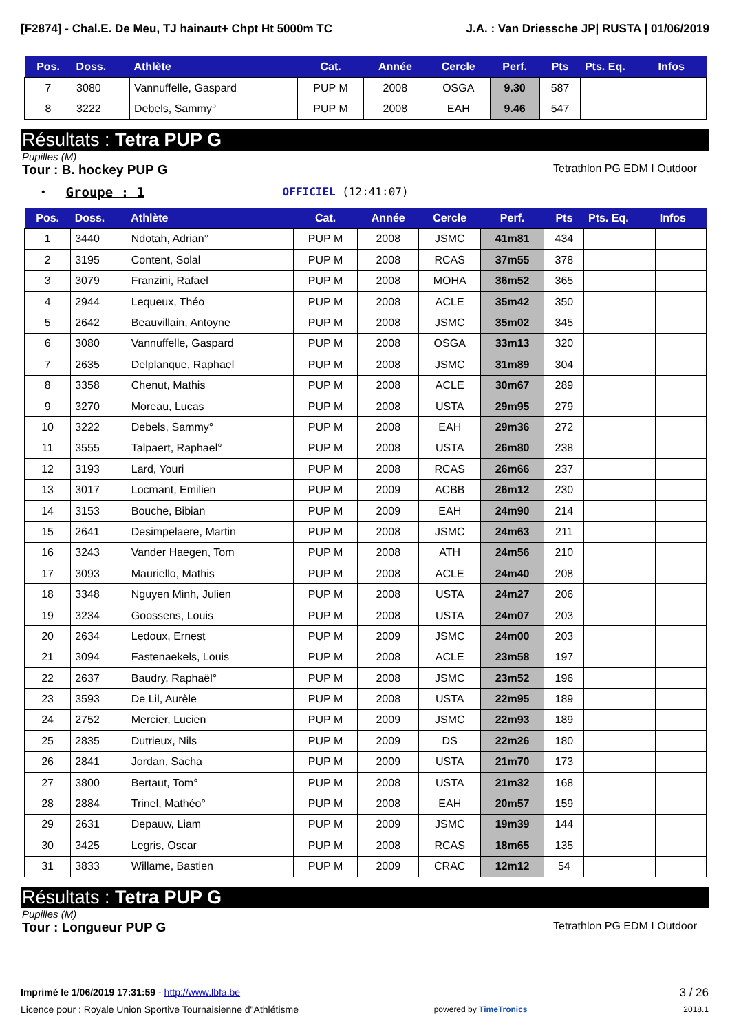[F2874] - Chal.E. De Meu, TJ hainaut+ Chpt Ht 5000m TC
J.A. : Van Driessche JP| RUSTA | 01/06/2019
| Pos. | Doss. | Athlète | Cat. | Année | Cercle | Perf. | Pts | Pts. Eq. | Infos |
| --- | --- | --- | --- | --- | --- | --- | --- | --- | --- |
| 7 | 3080 | Vannuffelle, Gaspard | PUP M | 2008 | OSGA | 9.30 | 587 | | |
| 8 | 3222 | Debels, Sammy° | PUP M | 2008 | EAH | 9.46 | 547 | | |
Résultats : Tetra PUP G
Pupilles (M)
Tour : B. hockey PUP G Tetrathlon PG EDM I Outdoor
• Groupe : 1 OFFICIEL (12:41:07)
| Pos. | Doss. | Athlète | Cat. | Année | Cercle | Perf. | Pts | Pts. Eq. | Infos |
| --- | --- | --- | --- | --- | --- | --- | --- | --- | --- |
| 1 | 3440 | Ndotah, Adrian° | PUP M | 2008 | JSMC | 41m81 | 434 | | |
| 2 | 3195 | Content, Solal | PUP M | 2008 | RCAS | 37m55 | 378 | | |
| 3 | 3079 | Franzini, Rafael | PUP M | 2008 | MOHA | 36m52 | 365 | | |
| 4 | 2944 | Lequeux, Théo | PUP M | 2008 | ACLE | 35m42 | 350 | | |
| 5 | 2642 | Beauvillain, Antoyne | PUP M | 2008 | JSMC | 35m02 | 345 | | |
| 6 | 3080 | Vannuffelle, Gaspard | PUP M | 2008 | OSGA | 33m13 | 320 | | |
| 7 | 2635 | Delplanque, Raphael | PUP M | 2008 | JSMC | 31m89 | 304 | | |
| 8 | 3358 | Chenut, Mathis | PUP M | 2008 | ACLE | 30m67 | 289 | | |
| 9 | 3270 | Moreau, Lucas | PUP M | 2008 | USTA | 29m95 | 279 | | |
| 10 | 3222 | Debels, Sammy° | PUP M | 2008 | EAH | 29m36 | 272 | | |
| 11 | 3555 | Talpaert, Raphael° | PUP M | 2008 | USTA | 26m80 | 238 | | |
| 12 | 3193 | Lard, Youri | PUP M | 2008 | RCAS | 26m66 | 237 | | |
| 13 | 3017 | Locmant, Emilien | PUP M | 2009 | ACBB | 26m12 | 230 | | |
| 14 | 3153 | Bouche, Bibian | PUP M | 2009 | EAH | 24m90 | 214 | | |
| 15 | 2641 | Desimpelaere, Martin | PUP M | 2008 | JSMC | 24m63 | 211 | | |
| 16 | 3243 | Vander Haegen, Tom | PUP M | 2008 | ATH | 24m56 | 210 | | |
| 17 | 3093 | Mauriello, Mathis | PUP M | 2008 | ACLE | 24m40 | 208 | | |
| 18 | 3348 | Nguyen Minh, Julien | PUP M | 2008 | USTA | 24m27 | 206 | | |
| 19 | 3234 | Goossens, Louis | PUP M | 2008 | USTA | 24m07 | 203 | | |
| 20 | 2634 | Ledoux, Ernest | PUP M | 2009 | JSMC | 24m00 | 203 | | |
| 21 | 3094 | Fastenaekels, Louis | PUP M | 2008 | ACLE | 23m58 | 197 | | |
| 22 | 2637 | Baudry, Raphaël° | PUP M | 2008 | JSMC | 23m52 | 196 | | |
| 23 | 3593 | De Lil, Aurèle | PUP M | 2008 | USTA | 22m95 | 189 | | |
| 24 | 2752 | Mercier, Lucien | PUP M | 2009 | JSMC | 22m93 | 189 | | |
| 25 | 2835 | Dutrieux, Nils | PUP M | 2009 | DS | 22m26 | 180 | | |
| 26 | 2841 | Jordan, Sacha | PUP M | 2009 | USTA | 21m70 | 173 | | |
| 27 | 3800 | Bertaut, Tom° | PUP M | 2008 | USTA | 21m32 | 168 | | |
| 28 | 2884 | Trinel, Mathéo° | PUP M | 2008 | EAH | 20m57 | 159 | | |
| 29 | 2631 | Depauw, Liam | PUP M | 2009 | JSMC | 19m39 | 144 | | |
| 30 | 3425 | Legris, Oscar | PUP M | 2008 | RCAS | 18m65 | 135 | | |
| 31 | 3833 | Willame, Bastien | PUP M | 2009 | CRAC | 12m12 | 54 | | |
Résultats : Tetra PUP G
Pupilles (M)
Tour : Longueur PUP G Tetrathlon PG EDM I Outdoor
Imprimé le 1/06/2019 17:31:59 - http://www.lbfa.be 3 / 26
Licence pour : Royale Union Sportive Tournaisienne d"Athlétisme powered by TimeTronics 2018.1